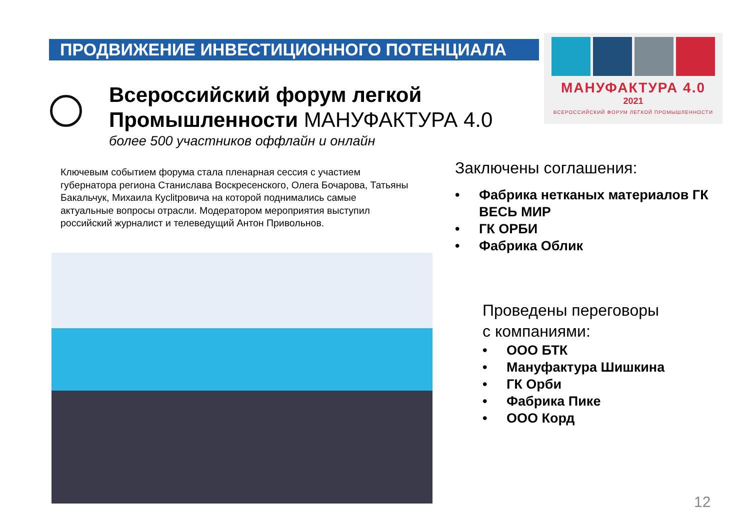ПРОДВИЖЕНИЕ ИНВЕСТИЦИОННОГО ПОТЕНЦИАЛА
МАНУФАКТУРА 4.0
2021
ВСЕРОССИЙСКИЙ ФОРУМ ЛЕГКОЙ ПРОМЫШЛЕННОСТИ
Всероссийский форум легкой
Промышленности МАНУФАКТУРА 4.0
более 500 участников оффлайн и онлайн
Ключевым событием форума стала пленарная сессия с участием губернатора региона Станислава Воскресенского, Олега Бочарова, Татьяны Бакальчук, Михаила Кусlitровича на которой поднимались самые актуальные вопросы отрасли. Модератором мероприятия выступил российский журналист и телеведущий Антон Привольнов.
Заключены соглашения:
• Фабрика нетканых материалов ГК ВЕСЬ МИР
• ГК ОРБИ
• Фабрика Облик
Проведены переговоры
с компаниями:
• ООО БТК
• Мануфактура Шишкина
• ГК Орби
• Фабрика Пике
• ООО Корд
12